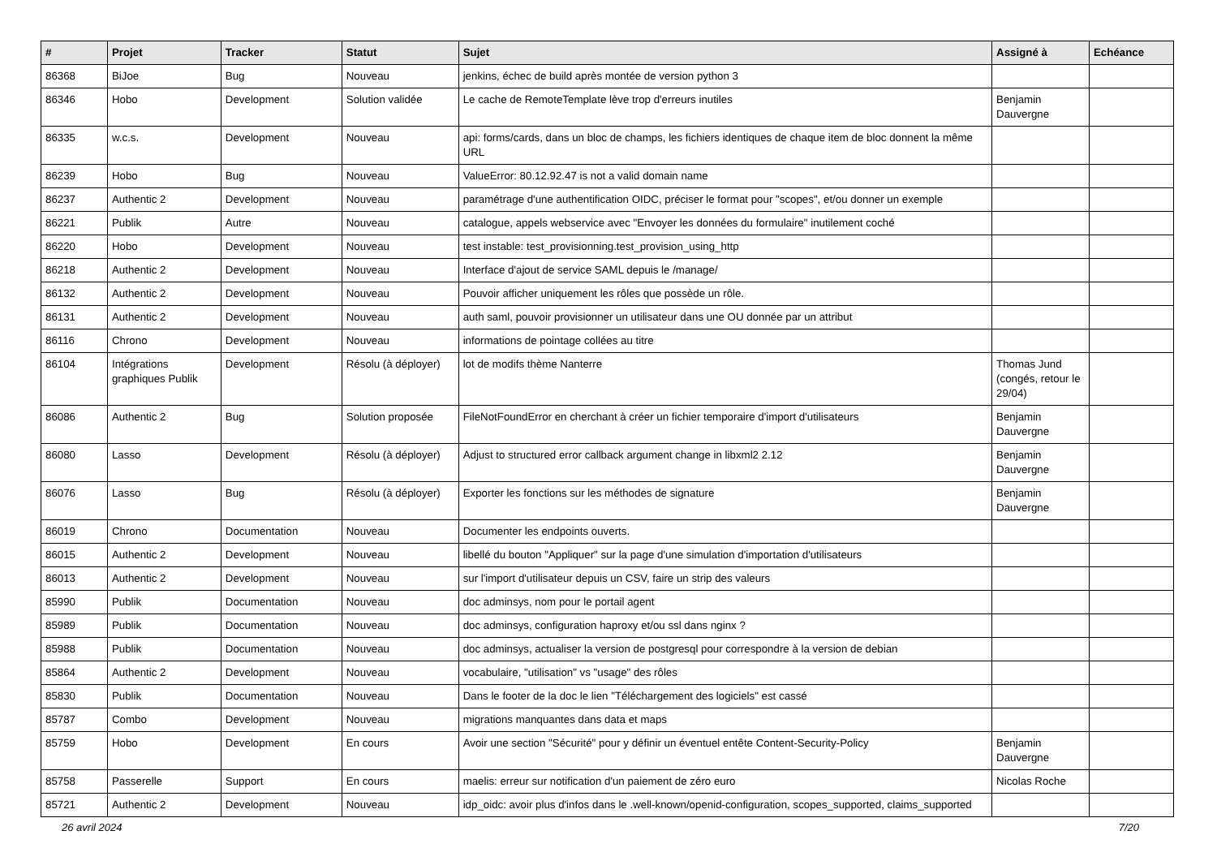| # | Projet | Tracker | Statut | Sujet | Assigné à | Echéance |
| --- | --- | --- | --- | --- | --- | --- |
| 86368 | BiJoe | Bug | Nouveau | jenkins, échec de build après montée de version python 3 | | |
| 86346 | Hobo | Development | Solution validée | Le cache de RemoteTemplate lève trop d'erreurs inutiles | Benjamin Dauvergne | |
| 86335 | w.c.s. | Development | Nouveau | api: forms/cards, dans un bloc de champs, les fichiers identiques de chaque item de bloc donnent la même URL | | |
| 86239 | Hobo | Bug | Nouveau | ValueError: 80.12.92.47 is not a valid domain name | | |
| 86237 | Authentic 2 | Development | Nouveau | paramétrage d'une authentification OIDC, préciser le format pour "scopes", et/ou donner un exemple | | |
| 86221 | Publik | Autre | Nouveau | catalogue, appels webservice avec "Envoyer les données du formulaire" inutilement coché | | |
| 86220 | Hobo | Development | Nouveau | test instable: test_provisionning.test_provision_using_http | | |
| 86218 | Authentic 2 | Development | Nouveau | Interface d'ajout de service SAML depuis le /manage/ | | |
| 86132 | Authentic 2 | Development | Nouveau | Pouvoir afficher uniquement les rôles que possède un rôle. | | |
| 86131 | Authentic 2 | Development | Nouveau | auth saml, pouvoir provisionner un utilisateur dans une OU donnée par un attribut | | |
| 86116 | Chrono | Development | Nouveau | informations de pointage collées au titre | | |
| 86104 | Intégrations graphiques Publik | Development | Résolu (à déployer) | lot de modifs thème Nanterre | Thomas Jund (congés, retour le 29/04) | |
| 86086 | Authentic 2 | Bug | Solution proposée | FileNotFoundError en cherchant à créer un fichier temporaire d'import d'utilisateurs | Benjamin Dauvergne | |
| 86080 | Lasso | Development | Résolu (à déployer) | Adjust to structured error callback argument change in libxml2 2.12 | Benjamin Dauvergne | |
| 86076 | Lasso | Bug | Résolu (à déployer) | Exporter les fonctions sur les méthodes de signature | Benjamin Dauvergne | |
| 86019 | Chrono | Documentation | Nouveau | Documenter les endpoints ouverts. | | |
| 86015 | Authentic 2 | Development | Nouveau | libellé du bouton "Appliquer" sur la page d'une simulation d'importation d'utilisateurs | | |
| 86013 | Authentic 2 | Development | Nouveau | sur l'import d'utilisateur depuis un CSV, faire un strip des valeurs | | |
| 85990 | Publik | Documentation | Nouveau | doc adminsys, nom pour le portail agent | | |
| 85989 | Publik | Documentation | Nouveau | doc adminsys, configuration haproxy et/ou ssl dans nginx ? | | |
| 85988 | Publik | Documentation | Nouveau | doc adminsys, actualiser la version de postgresql pour correspondre à la version de debian | | |
| 85864 | Authentic 2 | Development | Nouveau | vocabulaire, "utilisation" vs "usage" des rôles | | |
| 85830 | Publik | Documentation | Nouveau | Dans le footer de la doc le lien "Téléchargement des logiciels" est cassé | | |
| 85787 | Combo | Development | Nouveau | migrations manquantes dans data et maps | | |
| 85759 | Hobo | Development | En cours | Avoir une section "Sécurité" pour y définir un éventuel entête Content-Security-Policy | Benjamin Dauvergne | |
| 85758 | Passerelle | Support | En cours | maelis: erreur sur notification d'un paiement de zéro euro | Nicolas Roche | |
| 85721 | Authentic 2 | Development | Nouveau | idp_oidc: avoir plus d'infos dans le .well-known/openid-configuration, scopes_supported, claims_supported | | |
26 avril 2024 7/20